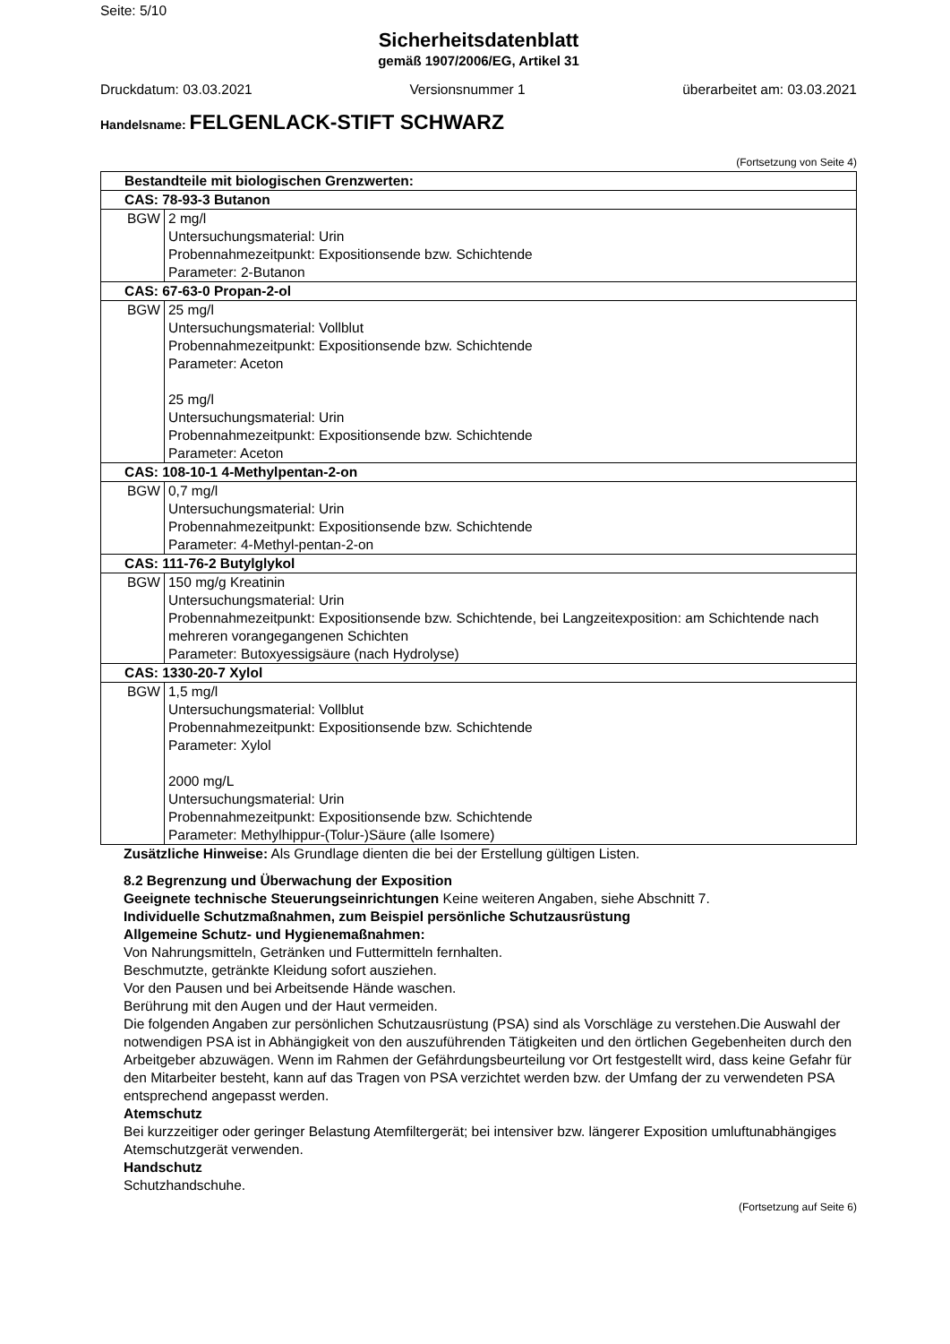Seite: 5/10
Sicherheitsdatenblatt
gemäß 1907/2006/EG, Artikel 31
Druckdatum: 03.03.2021 Versionsnummer 1 überarbeitet am: 03.03.2021
Handelsname: FELGENLACK-STIFT SCHWARZ
(Fortsetzung von Seite 4)
| Bestandteile mit biologischen Grenzwerten: | |
| CAS: 78-93-3 Butanon | |
| BGW | 2 mg/l Untersuchungsmaterial: Urin Probennahmezeitpunkt: Expositionsende bzw. Schichtende Parameter: 2-Butanon |
| CAS: 67-63-0 Propan-2-ol | |
| BGW | 25 mg/l Untersuchungsmaterial: Vollblut Probennahmezeitpunkt: Expositionsende bzw. Schichtende Parameter: Aceton 25 mg/l Untersuchungsmaterial: Urin Probennahmezeitpunkt: Expositionsende bzw. Schichtende Parameter: Aceton |
| CAS: 108-10-1 4-Methylpentan-2-on | |
| BGW | 0,7 mg/l Untersuchungsmaterial: Urin Probennahmezeitpunkt: Expositionsende bzw. Schichtende Parameter: 4-Methyl-pentan-2-on |
| CAS: 111-76-2 Butylglykol | |
| BGW | 150 mg/g Kreatinin Untersuchungsmaterial: Urin Probennahmezeitpunkt: Expositionsende bzw. Schichtende, bei Langzeitexposition: am Schichtende nach mehreren vorangegangenen Schichten Parameter: Butoxyessigsäure (nach Hydrolyse) |
| CAS: 1330-20-7 Xylol | |
| BGW | 1,5 mg/l Untersuchungsmaterial: Vollblut Probennahmezeitpunkt: Expositionsende bzw. Schichtende Parameter: Xylol 2000 mg/L Untersuchungsmaterial: Urin Probennahmezeitpunkt: Expositionsende bzw. Schichtende Parameter: Methylhippur-(Tolur-)Säure (alle Isomere) |
Zusätzliche Hinweise: Als Grundlage dienten die bei der Erstellung gültigen Listen.
8.2 Begrenzung und Überwachung der Exposition
Geeignete technische Steuerungseinrichtungen Keine weiteren Angaben, siehe Abschnitt 7.
Individuelle Schutzmaßnahmen, zum Beispiel persönliche Schutzausrüstung
Allgemeine Schutz- und Hygienemaßnahmen:
Von Nahrungsmitteln, Getränken und Futtermitteln fernhalten.
Beschmutzte, getränkte Kleidung sofort ausziehen.
Vor den Pausen und bei Arbeitsende Hände waschen.
Berührung mit den Augen und der Haut vermeiden.
Die folgenden Angaben zur persönlichen Schutzausrüstung (PSA) sind als Vorschläge zu verstehen.Die Auswahl der notwendigen PSA ist in Abhängigkeit von den auszuführenden Tätigkeiten und den örtlichen Gegebenheiten durch den Arbeitgeber abzuwägen. Wenn im Rahmen der Gefährdungsbeurteilung vor Ort festgestellt wird, dass keine Gefahr für den Mitarbeiter besteht, kann auf das Tragen von PSA verzichtet werden bzw. der Umfang der zu verwendeten PSA entsprechend angepasst werden.
Atemschutz
Bei kurzzeitiger oder geringer Belastung Atemfiltergerät; bei intensiver bzw. längerer Exposition umluftunabhängiges Atemschutzgerät verwenden.
Handschutz
Schutzhandschuhe.
(Fortsetzung auf Seite 6)